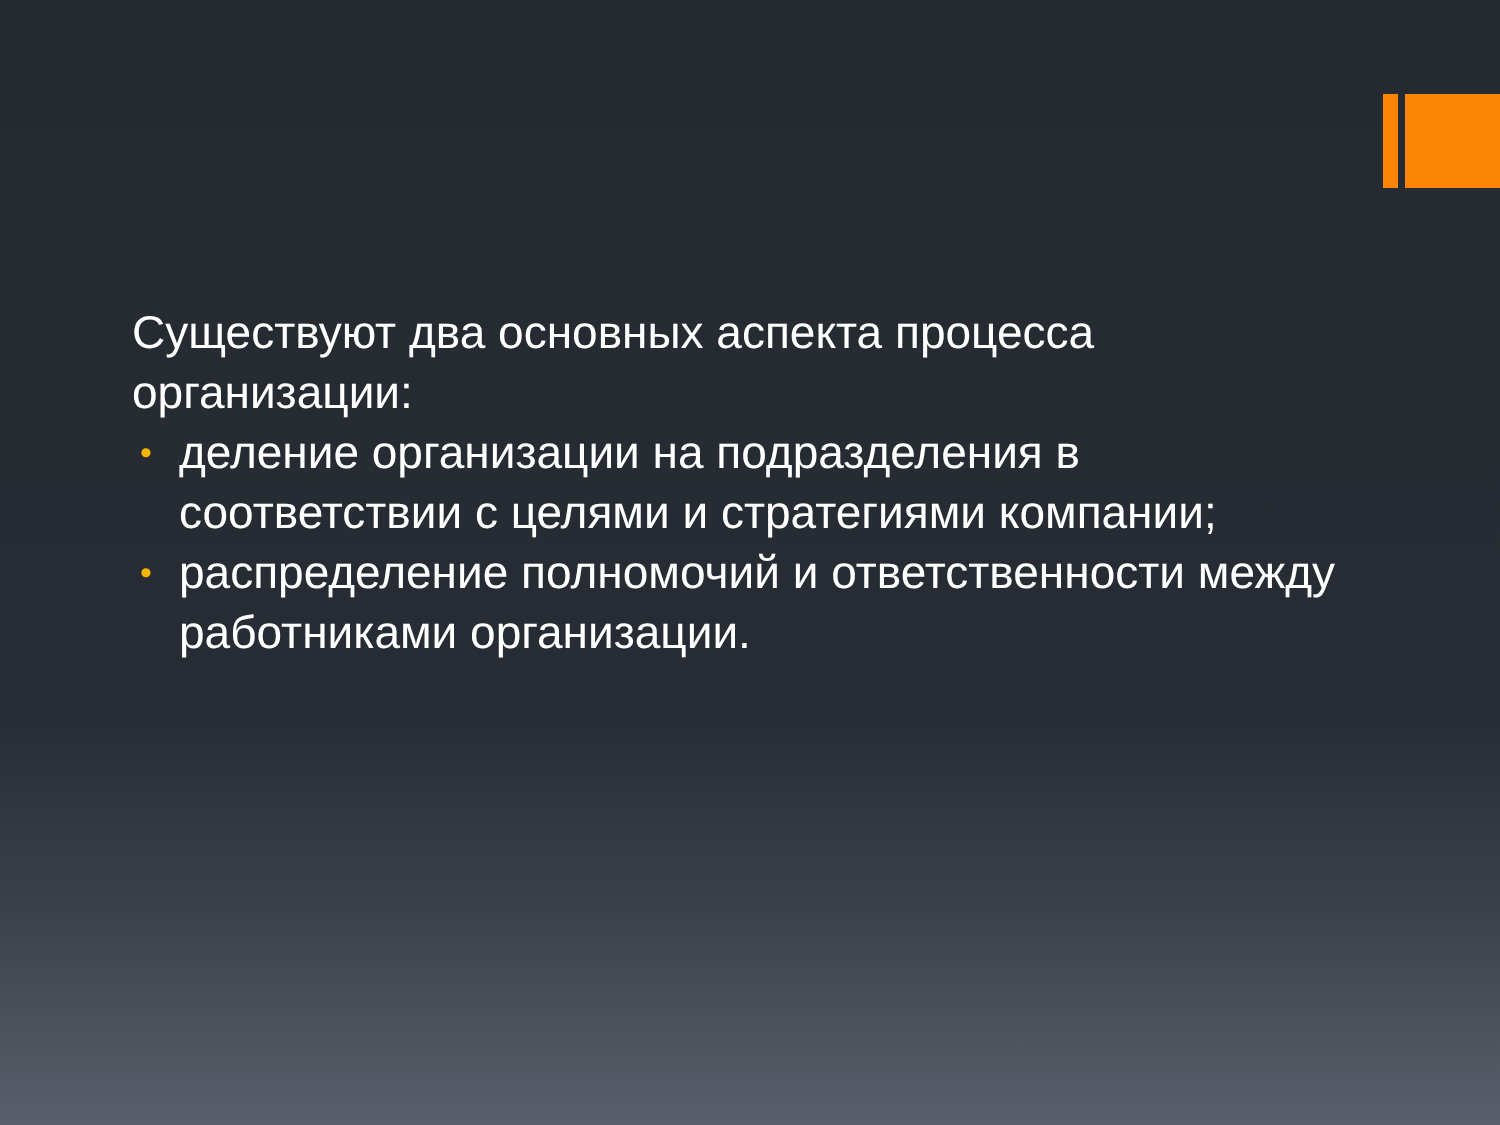Существуют два основных аспекта процесса организации:
• деление организации на подразделения в соответствии с целями и стратегиями компании;
• распределение полномочий и ответственности между работниками организации.